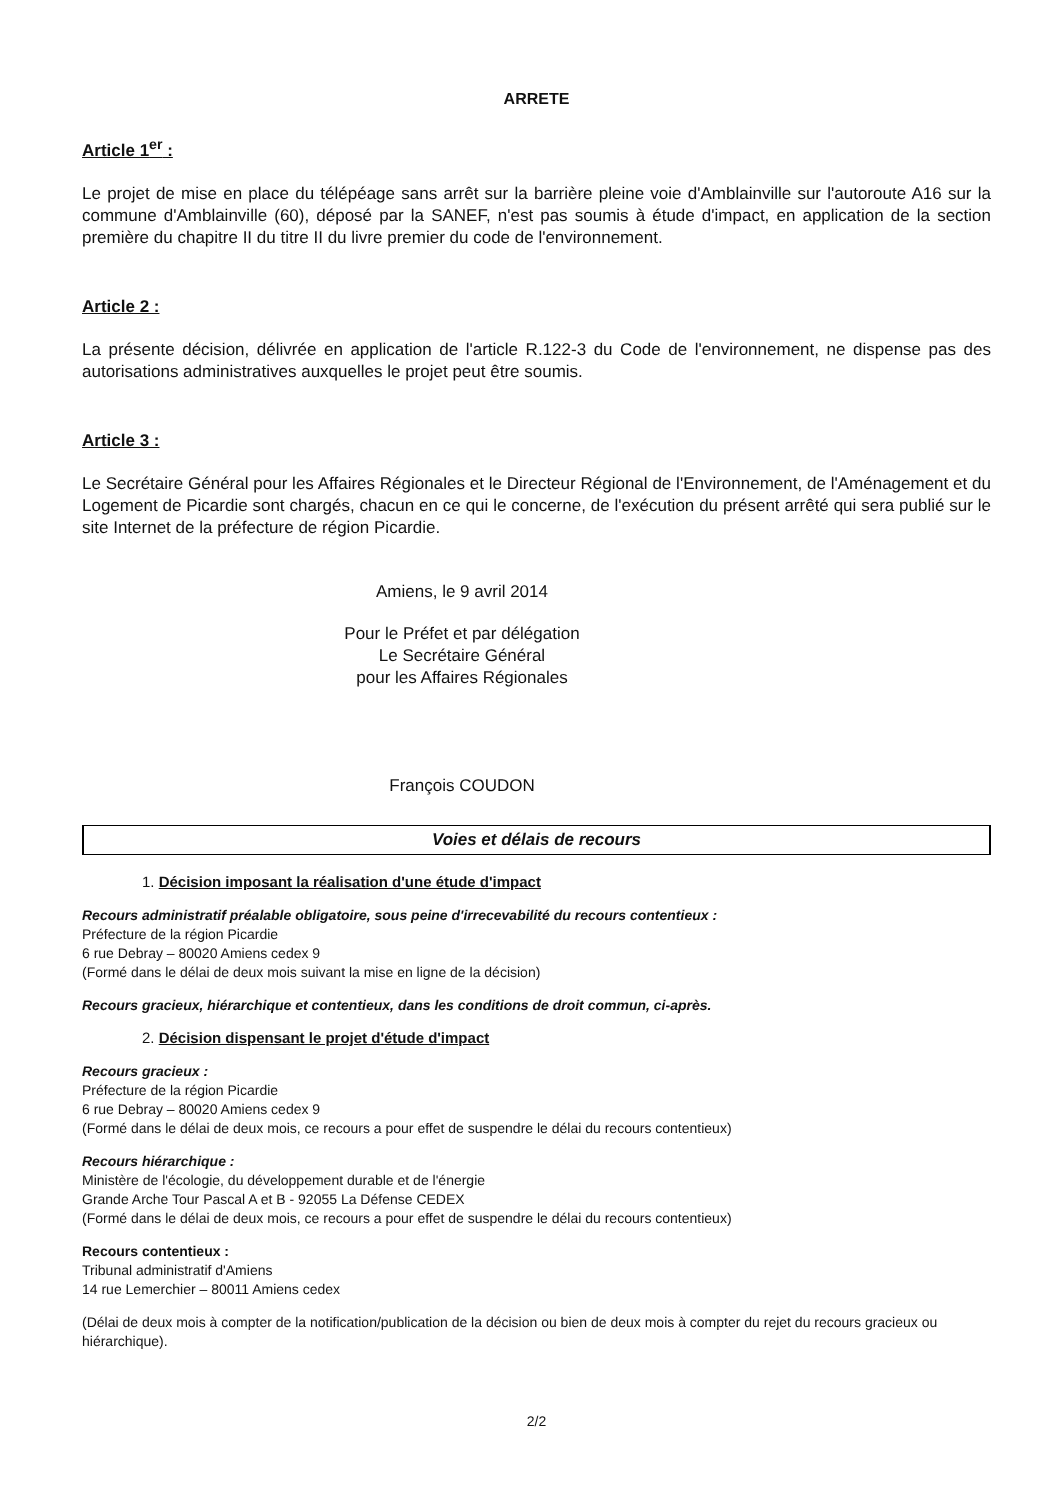ARRETE
Article 1<sup>er</sup> :
Le projet de mise en place du télépéage sans arrêt sur la barrière pleine voie d'Amblainville sur l'autoroute A16 sur la commune d'Amblainville (60), déposé par la SANEF, n'est pas soumis à étude d'impact, en application de la section première du chapitre II du titre II du livre premier du code de l'environnement.
Article 2 :
La présente décision, délivrée en application de l'article R.122-3 du Code de l'environnement, ne dispense pas des autorisations administratives auxquelles le projet peut être soumis.
Article 3 :
Le Secrétaire Général pour les Affaires Régionales et le Directeur Régional de l'Environnement, de l'Aménagement et du Logement de Picardie sont chargés, chacun en ce qui le concerne, de l'exécution du présent arrêté qui sera publié sur le site Internet de la préfecture de région Picardie.
Amiens, le 9 avril 2014
Pour le Préfet et par délégation
Le Secrétaire Général
pour les Affaires Régionales
François COUDON
Voies et délais de recours
1. Décision imposant la réalisation d'une étude d'impact
Recours administratif préalable obligatoire, sous peine d'irrecevabilité du recours contentieux :
Préfecture de la région Picardie
6 rue Debray – 80020 Amiens cedex 9
(Formé dans le délai de deux mois suivant la mise en ligne de la décision)
Recours gracieux, hiérarchique et contentieux, dans les conditions de droit commun, ci-après.
2. Décision dispensant le projet d'étude d'impact
Recours gracieux :
Préfecture de la région Picardie
6 rue Debray – 80020 Amiens cedex 9
(Formé dans le délai de deux mois, ce recours a pour effet de suspendre le délai du recours contentieux)
Recours hiérarchique :
Ministère de l'écologie, du développement durable et de l'énergie
Grande Arche Tour Pascal A et B - 92055 La Défense CEDEX
(Formé dans le délai de deux mois, ce recours a pour effet de suspendre le délai du recours contentieux)
Recours contentieux :
Tribunal administratif d'Amiens
14 rue Lemerchier – 80011 Amiens cedex
(Délai de deux mois à compter de la notification/publication de la décision ou bien de deux mois à compter du rejet du recours gracieux ou hiérarchique).
2/2